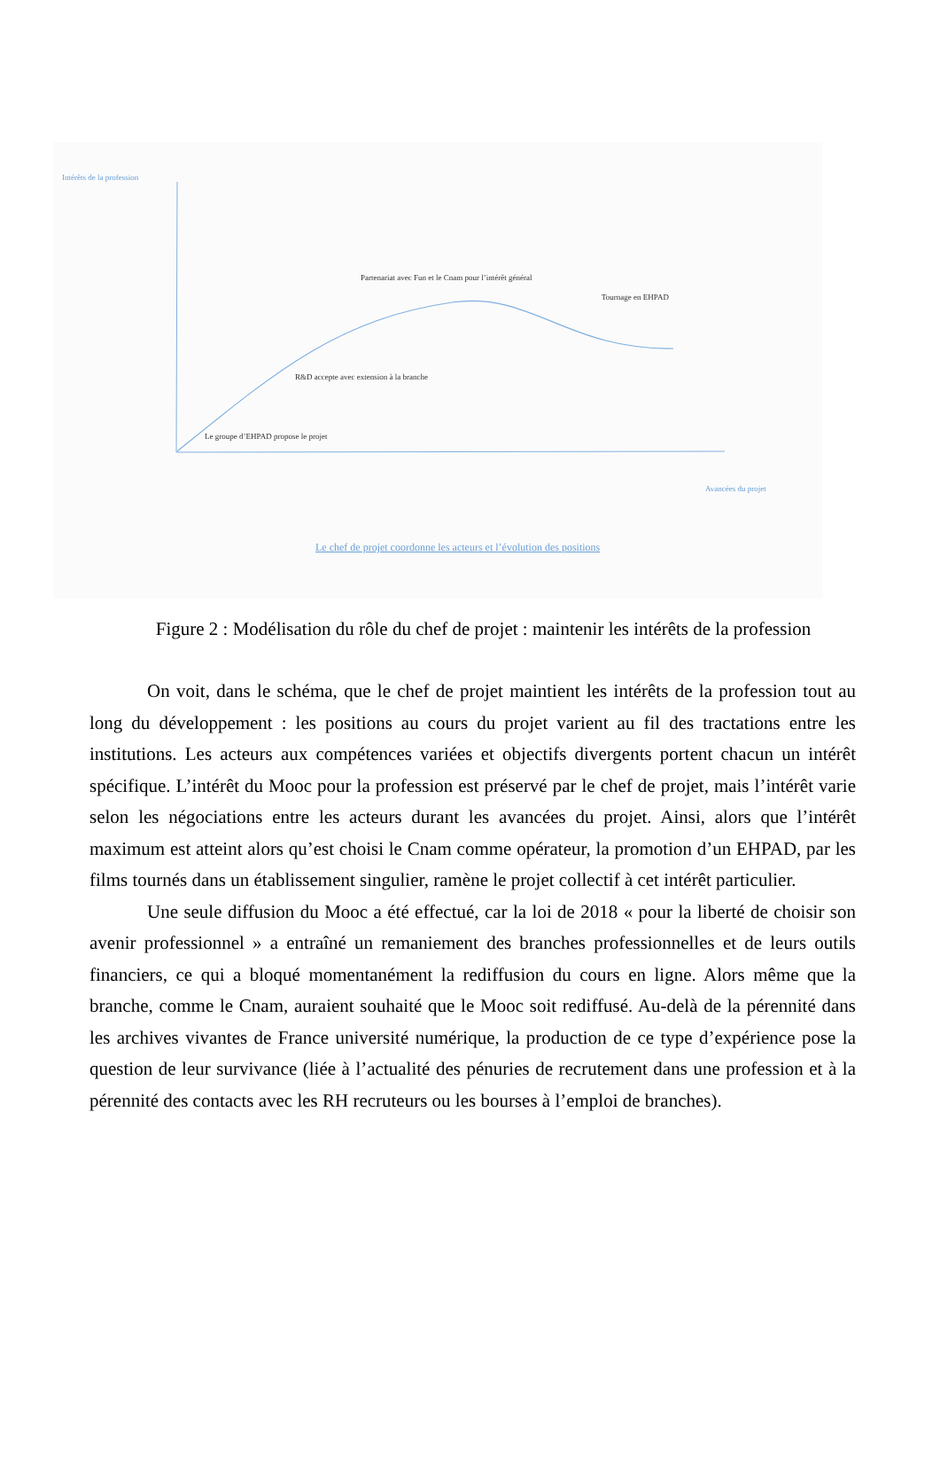Intérêts de la profession
Partenariat avec Fun et le Cnam pour l’intérêt général
Tournage en EHPAD
R&D accepte avec extension à la branche
Le groupe d’EHPAD propose le projet
Avancées du projet
Le chef de projet coordonne les acteurs et l’évolution des positions
Figure 2 : Modélisation du rôle du chef de projet : maintenir les intérêts de la profession
On voit, dans le schéma, que le chef de projet maintient les intérêts de la profession tout au long du développement : les positions au cours du projet varient au fil des tractations entre les institutions. Les acteurs aux compétences variées et objectifs divergents portent chacun un intérêt spécifique. L’intérêt du Mooc pour la profession est préservé par le chef de projet, mais l’intérêt varie selon les négociations entre les acteurs durant les avancées du projet. Ainsi, alors que l’intérêt maximum est atteint alors qu’est choisi le Cnam comme opérateur, la promotion d’un EHPAD, par les films tournés dans un établissement singulier, ramène le projet collectif à cet intérêt particulier.
Une seule diffusion du Mooc a été effectué, car la loi de 2018 « pour la liberté de choisir son avenir professionnel » a entraîné un remaniement des branches professionnelles et de leurs outils financiers, ce qui a bloqué momentanément la rediffusion du cours en ligne. Alors même que la branche, comme le Cnam, auraient souhaité que le Mooc soit rediffusé. Au-delà de la pérennité dans les archives vivantes de France université numérique, la production de ce type d’expérience pose la question de leur survivance (liée à l’actualité des pénuries de recrutement dans une profession et à la pérennité des contacts avec les RH recruteurs ou les bourses à l’emploi de branches).